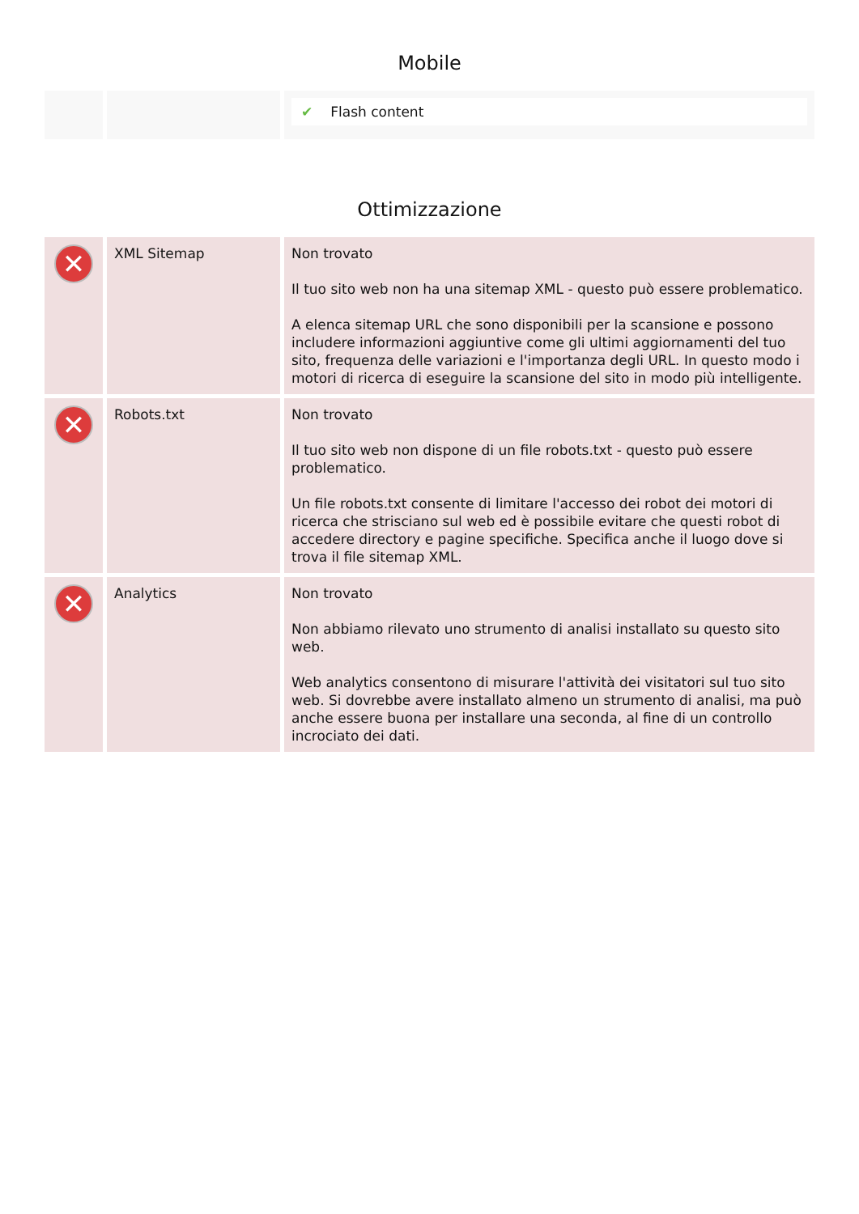Mobile
| | | ✔ Flash content |
Ottimizzazione
| ✕ | XML Sitemap | Non trovato Il tuo sito web non ha una sitemap XML - questo può essere problematico. A elenca sitemap URL che sono disponibili per la scansione e possono includere informazioni aggiuntive come gli ultimi aggiornamenti del tuo sito, frequenza delle variazioni e l'importanza degli URL. In questo modo i motori di ricerca di eseguire la scansione del sito in modo più intelligente. |
| ✕ | Robots.txt | Non trovato Il tuo sito web non dispone di un file robots.txt - questo può essere problematico. Un file robots.txt consente di limitare l'accesso dei robot dei motori di ricerca che strisciano sul web ed è possibile evitare che questi robot di accedere directory e pagine specifiche. Specifica anche il luogo dove si trova il file sitemap XML. |
| ✕ | Analytics | Non trovato Non abbiamo rilevato uno strumento di analisi installato su questo sito web. Web analytics consentono di misurare l'attività dei visitatori sul tuo sito web. Si dovrebbe avere installato almeno un strumento di analisi, ma può anche essere buona per installare una seconda, al fine di un controllo incrociato dei dati. |